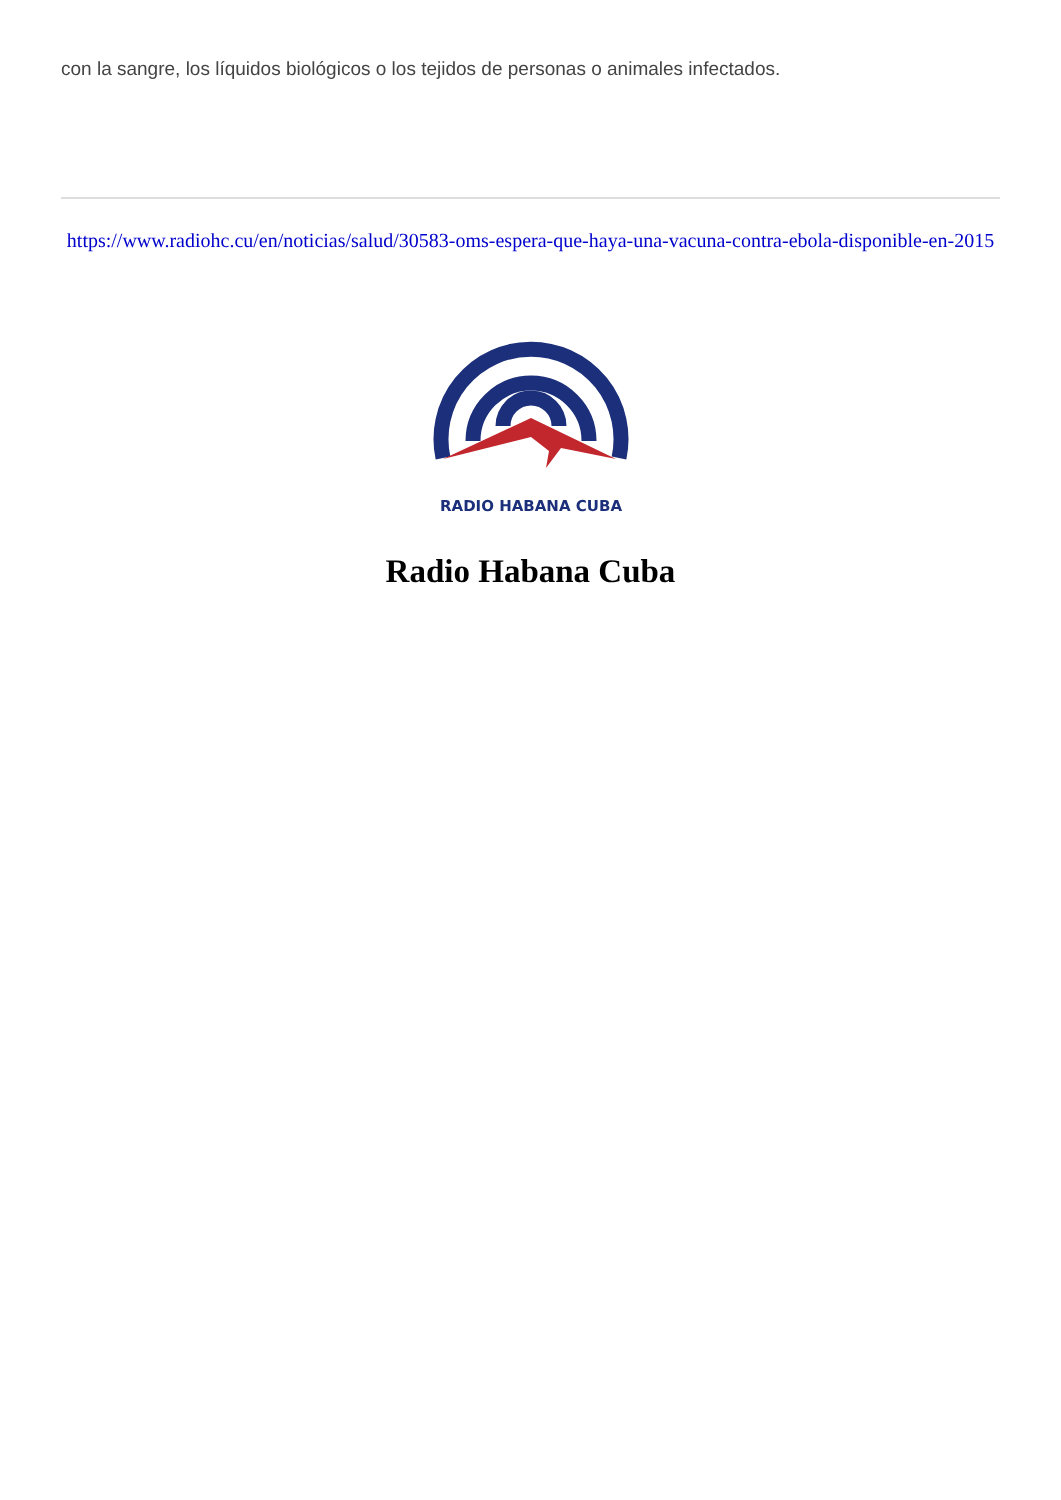con la sangre, los líquidos biológicos o los tejidos de personas o animales infectados.
https://www.radiohc.cu/en/noticias/salud/30583-oms-espera-que-haya-una-vacuna-contra-ebola-disponible-en-2015
RADIO HABANA CUBA
Radio Habana Cuba